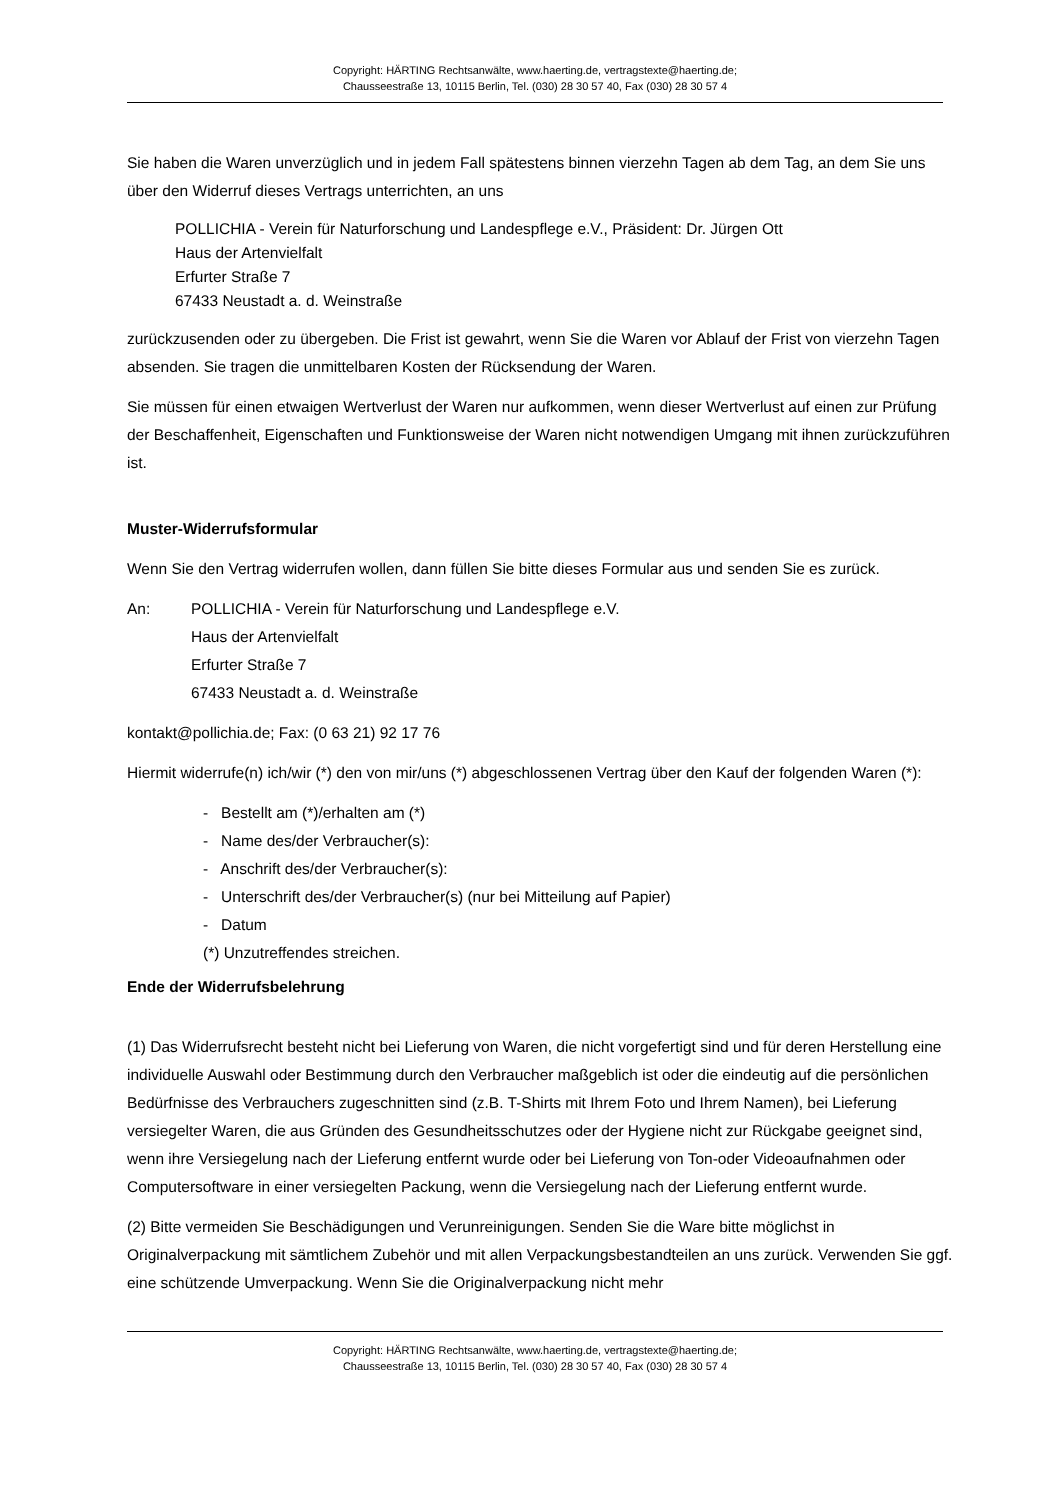Copyright: HÄRTING Rechtsanwälte, www.haerting.de, vertragstexte@haerting.de;
Chausseestraße 13, 10115 Berlin, Tel. (030) 28 30 57 40, Fax (030) 28 30 57 4
Sie haben die Waren unverzüglich und in jedem Fall spätestens binnen vierzehn Tagen ab dem Tag, an dem Sie uns über den Widerruf dieses Vertrags unterrichten, an uns
POLLICHIA - Verein für Naturforschung und Landespflege e.V., Präsident: Dr. Jürgen Ott
Haus der Artenvielfalt
Erfurter Straße 7
67433 Neustadt a. d. Weinstraße
zurückzusenden oder zu übergeben. Die Frist ist gewahrt, wenn Sie die Waren vor Ablauf der Frist von vierzehn Tagen absenden. Sie tragen die unmittelbaren Kosten der Rücksendung der Waren.
Sie müssen für einen etwaigen Wertverlust der Waren nur aufkommen, wenn dieser Wertverlust auf einen zur Prüfung der Beschaffenheit, Eigenschaften und Funktionsweise der Waren nicht notwendigen Umgang mit ihnen zurückzuführen ist.
Muster-Widerrufsformular
Wenn Sie den Vertrag widerrufen wollen, dann füllen Sie bitte dieses Formular aus und senden Sie es zurück.
An: POLLICHIA - Verein für Naturforschung und Landespflege e.V.
Haus der Artenvielfalt
Erfurter Straße 7
67433 Neustadt a. d. Weinstraße
kontakt@pollichia.de; Fax: (0 63 21) 92 17 76
Hiermit widerrufe(n) ich/wir (*) den von mir/uns (*) abgeschlossenen Vertrag über den Kauf der folgenden Waren (*):
- Bestellt am (*)/erhalten am (*)
- Name des/der Verbraucher(s):
- Anschrift des/der Verbraucher(s):
- Unterschrift des/der Verbraucher(s) (nur bei Mitteilung auf Papier)
- Datum
(*) Unzutreffendes streichen.
Ende der Widerrufsbelehrung
(1) Das Widerrufsrecht besteht nicht bei Lieferung von Waren, die nicht vorgefertigt sind und für deren Herstellung eine individuelle Auswahl oder Bestimmung durch den Verbraucher maßgeblich ist oder die eindeutig auf die persönlichen Bedürfnisse des Verbrauchers zugeschnitten sind (z.B. T-Shirts mit Ihrem Foto und Ihrem Namen), bei Lieferung versiegelter Waren, die aus Gründen des Gesundheitsschutzes oder der Hygiene nicht zur Rückgabe geeignet sind, wenn ihre Versiegelung nach der Lieferung entfernt wurde oder bei Lieferung von Ton-oder Videoaufnahmen oder Computersoftware in einer versiegelten Packung, wenn die Versiegelung nach der Lieferung entfernt wurde.
(2) Bitte vermeiden Sie Beschädigungen und Verunreinigungen. Senden Sie die Ware bitte möglichst in Originalverpackung mit sämtlichem Zubehör und mit allen Verpackungsbestandteilen an uns zurück. Verwenden Sie ggf. eine schützende Umverpackung. Wenn Sie die Originalverpackung nicht mehr
Copyright: HÄRTING Rechtsanwälte, www.haerting.de, vertragstexte@haerting.de;
Chausseestraße 13, 10115 Berlin, Tel. (030) 28 30 57 40, Fax (030) 28 30 57 4